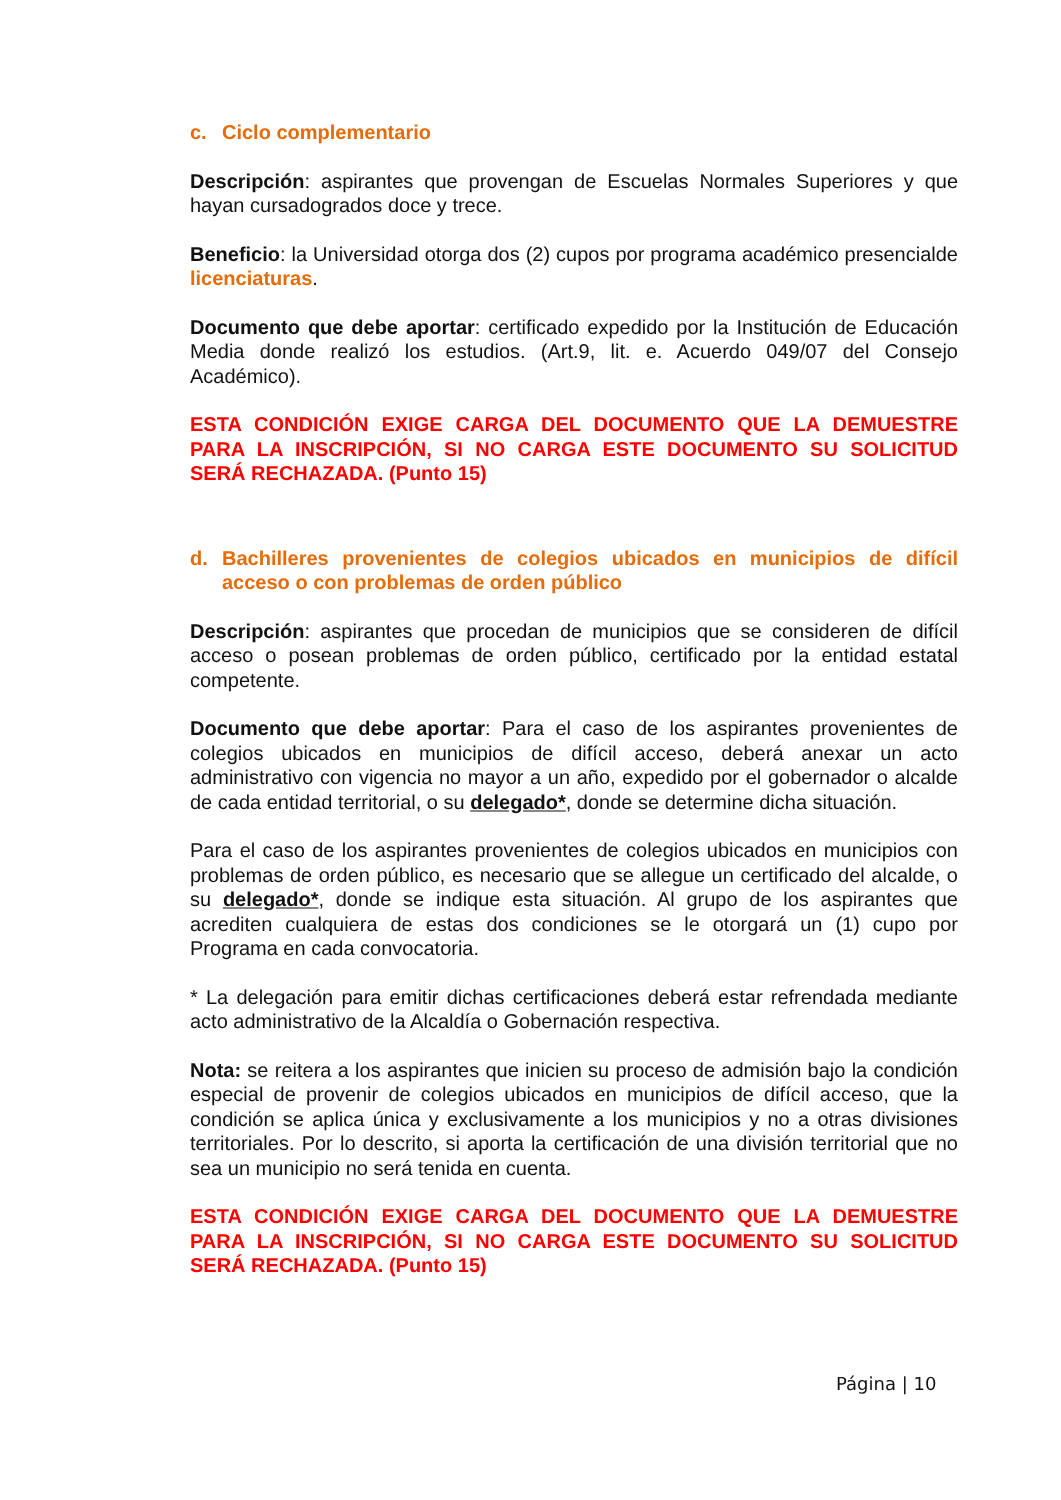c. Ciclo complementario
Descripción: aspirantes que provengan de Escuelas Normales Superiores y que hayan cursadogrados doce y trece.
Beneficio: la Universidad otorga dos (2) cupos por programa académico presencialde licenciaturas.
Documento que debe aportar: certificado expedido por la Institución de Educación Media donde realizó los estudios. (Art.9, lit. e. Acuerdo 049/07 del Consejo Académico).
ESTA CONDICIÓN EXIGE CARGA DEL DOCUMENTO QUE LA DEMUESTRE PARA LA INSCRIPCIÓN, SI NO CARGA ESTE DOCUMENTO SU SOLICITUD SERÁ RECHAZADA. (Punto 15)
d. Bachilleres provenientes de colegios ubicados en municipios de difícil acceso o con problemas de orden público
Descripción: aspirantes que procedan de municipios que se consideren de difícil acceso o posean problemas de orden público, certificado por la entidad estatal competente.
Documento que debe aportar: Para el caso de los aspirantes provenientes de colegios ubicados en municipios de difícil acceso, deberá anexar un acto administrativo con vigencia no mayor a un año, expedido por el gobernador o alcalde de cada entidad territorial, o su delegado*, donde se determine dicha situación.
Para el caso de los aspirantes provenientes de colegios ubicados en municipios con problemas de orden público, es necesario que se allegue un certificado del alcalde, o su delegado*, donde se indique esta situación. Al grupo de los aspirantes que acrediten cualquiera de estas dos condiciones se le otorgará un (1) cupo por Programa en cada convocatoria.
* La delegación para emitir dichas certificaciones deberá estar refrendada mediante acto administrativo de la Alcaldía o Gobernación respectiva.
Nota: se reitera a los aspirantes que inicien su proceso de admisión bajo la condición especial de provenir de colegios ubicados en municipios de difícil acceso, que la condición se aplica única y exclusivamente a los municipios y no a otras divisiones territoriales. Por lo descrito, si aporta la certificación de una división territorial que no sea un municipio no será tenida en cuenta.
ESTA CONDICIÓN EXIGE CARGA DEL DOCUMENTO QUE LA DEMUESTRE PARA LA INSCRIPCIÓN, SI NO CARGA ESTE DOCUMENTO SU SOLICITUD SERÁ RECHAZADA. (Punto 15)
Página | 10